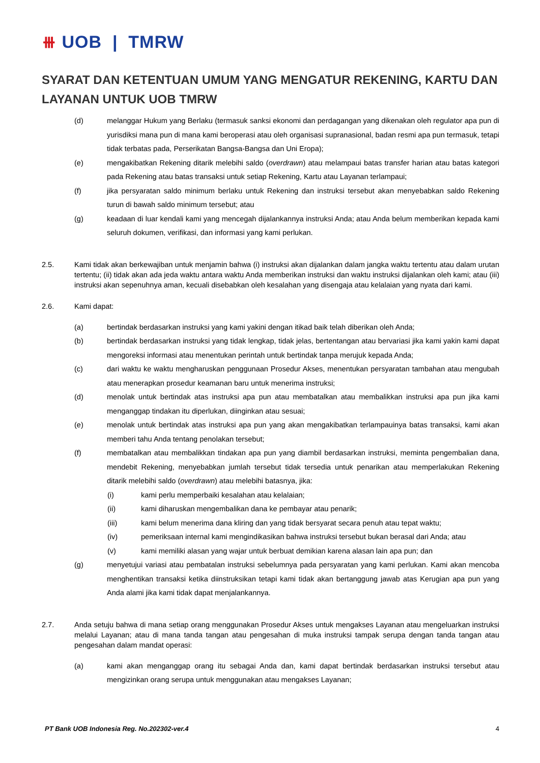⧻ UOB | TMRW
SYARAT DAN KETENTUAN UMUM YANG MENGATUR REKENING, KARTU DAN LAYANAN UNTUK UOB TMRW
(d) melanggar Hukum yang Berlaku (termasuk sanksi ekonomi dan perdagangan yang dikenakan oleh regulator apa pun di yurisdiksi mana pun di mana kami beroperasi atau oleh organisasi supranasional, badan resmi apa pun termasuk, tetapi tidak terbatas pada, Perserikatan Bangsa-Bangsa dan Uni Eropa);
(e) mengakibatkan Rekening ditarik melebihi saldo (overdrawn) atau melampaui batas transfer harian atau batas kategori pada Rekening atau batas transaksi untuk setiap Rekening, Kartu atau Layanan terlampaui;
(f) jika persyaratan saldo minimum berlaku untuk Rekening dan instruksi tersebut akan menyebabkan saldo Rekening turun di bawah saldo minimum tersebut; atau
(g) keadaan di luar kendali kami yang mencegah dijalankannya instruksi Anda; atau Anda belum memberikan kepada kami seluruh dokumen, verifikasi, dan informasi yang kami perlukan.
2.5. Kami tidak akan berkewajiban untuk menjamin bahwa (i) instruksi akan dijalankan dalam jangka waktu tertentu atau dalam urutan tertentu; (ii) tidak akan ada jeda waktu antara waktu Anda memberikan instruksi dan waktu instruksi dijalankan oleh kami; atau (iii) instruksi akan sepenuhnya aman, kecuali disebabkan oleh kesalahan yang disengaja atau kelalaian yang nyata dari kami.
2.6. Kami dapat:
(a) bertindak berdasarkan instruksi yang kami yakini dengan itikad baik telah diberikan oleh Anda;
(b) bertindak berdasarkan instruksi yang tidak lengkap, tidak jelas, bertentangan atau bervariasi jika kami yakin kami dapat mengoreksi informasi atau menentukan perintah untuk bertindak tanpa merujuk kepada Anda;
(c) dari waktu ke waktu mengharuskan penggunaan Prosedur Akses, menentukan persyaratan tambahan atau mengubah atau menerapkan prosedur keamanan baru untuk menerima instruksi;
(d) menolak untuk bertindak atas instruksi apa pun atau membatalkan atau membalikkan instruksi apa pun jika kami menganggap tindakan itu diperlukan, diinginkan atau sesuai;
(e) menolak untuk bertindak atas instruksi apa pun yang akan mengakibatkan terlampauinya batas transaksi, kami akan memberi tahu Anda tentang penolakan tersebut;
(f) membatalkan atau membalikkan tindakan apa pun yang diambil berdasarkan instruksi, meminta pengembalian dana, mendebit Rekening, menyebabkan jumlah tersebut tidak tersedia untuk penarikan atau memperlakukan Rekening ditarik melebihi saldo (overdrawn) atau melebihi batasnya, jika:
(i) kami perlu memperbaiki kesalahan atau kelalaian;
(ii) kami diharuskan mengembalikan dana ke pembayar atau penarik;
(iii) kami belum menerima dana kliring dan yang tidak bersyarat secara penuh atau tepat waktu;
(iv) pemeriksaan internal kami mengindikasikan bahwa instruksi tersebut bukan berasal dari Anda; atau
(v) kami memiliki alasan yang wajar untuk berbuat demikian karena alasan lain apa pun; dan
(g) menyetujui variasi atau pembatalan instruksi sebelumnya pada persyaratan yang kami perlukan. Kami akan mencoba menghentikan transaksi ketika diinstruksikan tetapi kami tidak akan bertanggung jawab atas Kerugian apa pun yang Anda alami jika kami tidak dapat menjalankannya.
2.7. Anda setuju bahwa di mana setiap orang menggunakan Prosedur Akses untuk mengakses Layanan atau mengeluarkan instruksi melalui Layanan; atau di mana tanda tangan atau pengesahan di muka instruksi tampak serupa dengan tanda tangan atau pengesahan dalam mandat operasi:
(a) kami akan menganggap orang itu sebagai Anda dan, kami dapat bertindak berdasarkan instruksi tersebut atau mengizinkan orang serupa untuk menggunakan atau mengakses Layanan;
PT Bank UOB Indonesia Reg. No.202302-ver.4 4